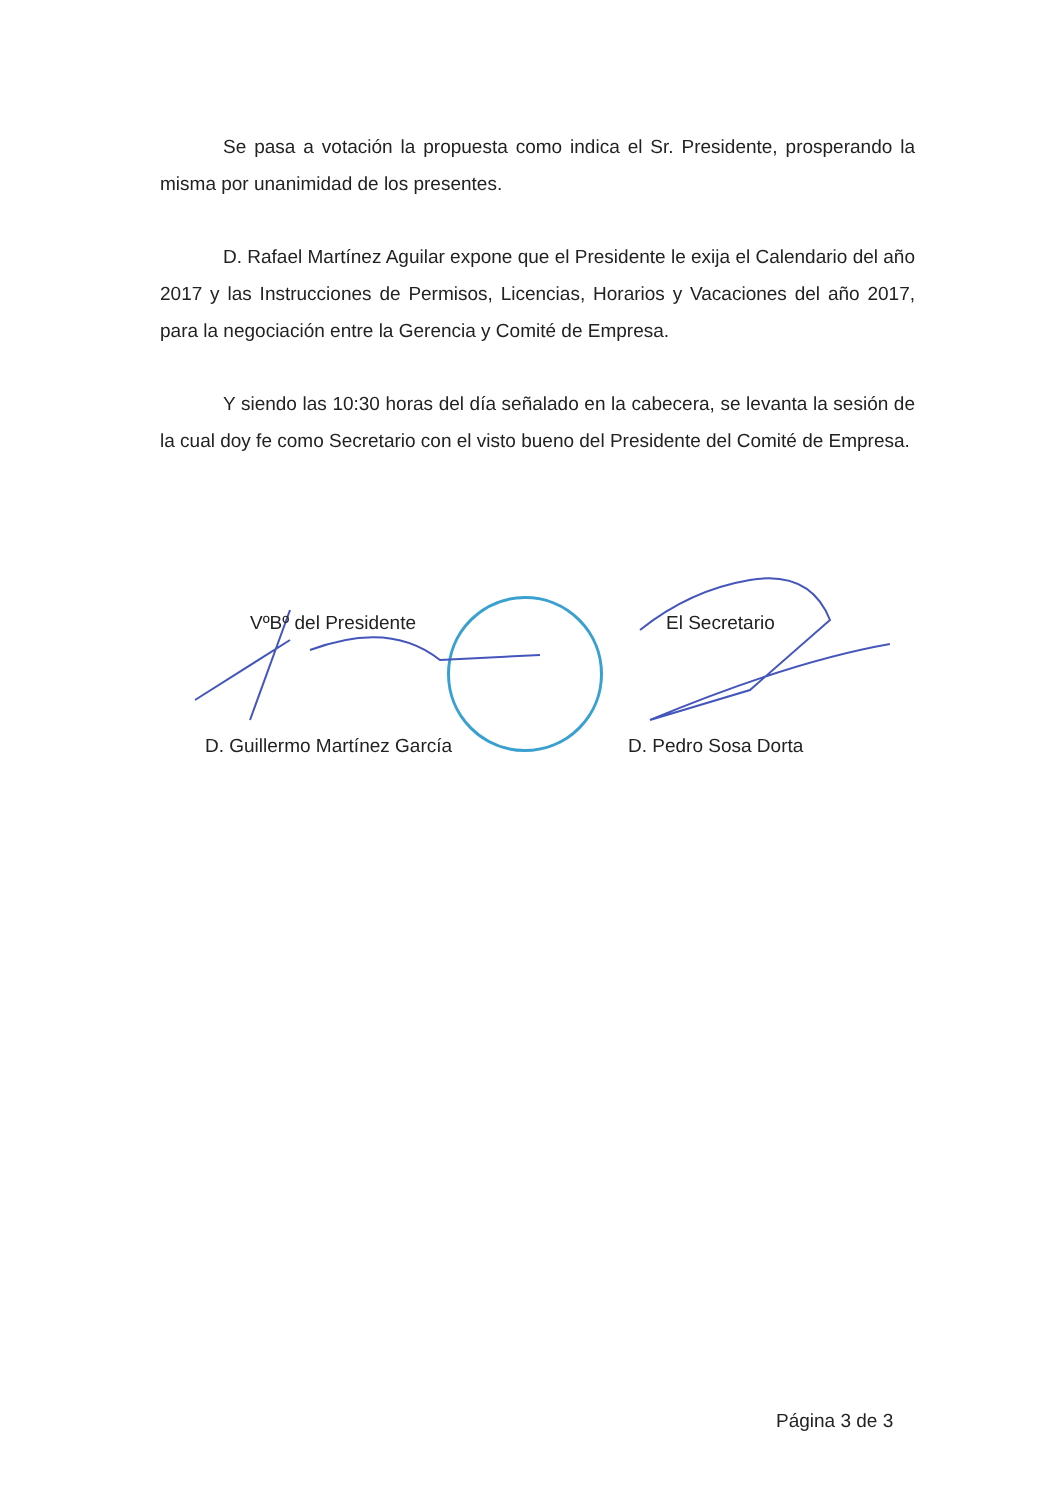Se pasa a votación la propuesta como indica el Sr. Presidente, prosperando la misma por unanimidad de los presentes.
D. Rafael Martínez Aguilar expone que el Presidente le exija el Calendario del año 2017 y las Instrucciones de Permisos, Licencias, Horarios y Vacaciones del año 2017, para la negociación entre la Gerencia y Comité de Empresa.
Y siendo las 10:30 horas del día señalado en la cabecera, se levanta la sesión de la cual doy fe como Secretario con el visto bueno del Presidente del Comité de Empresa.
VºBº del Presidente El Secretario
D. Guillermo Martínez García D. Pedro Sosa Dorta
Página 3 de 3